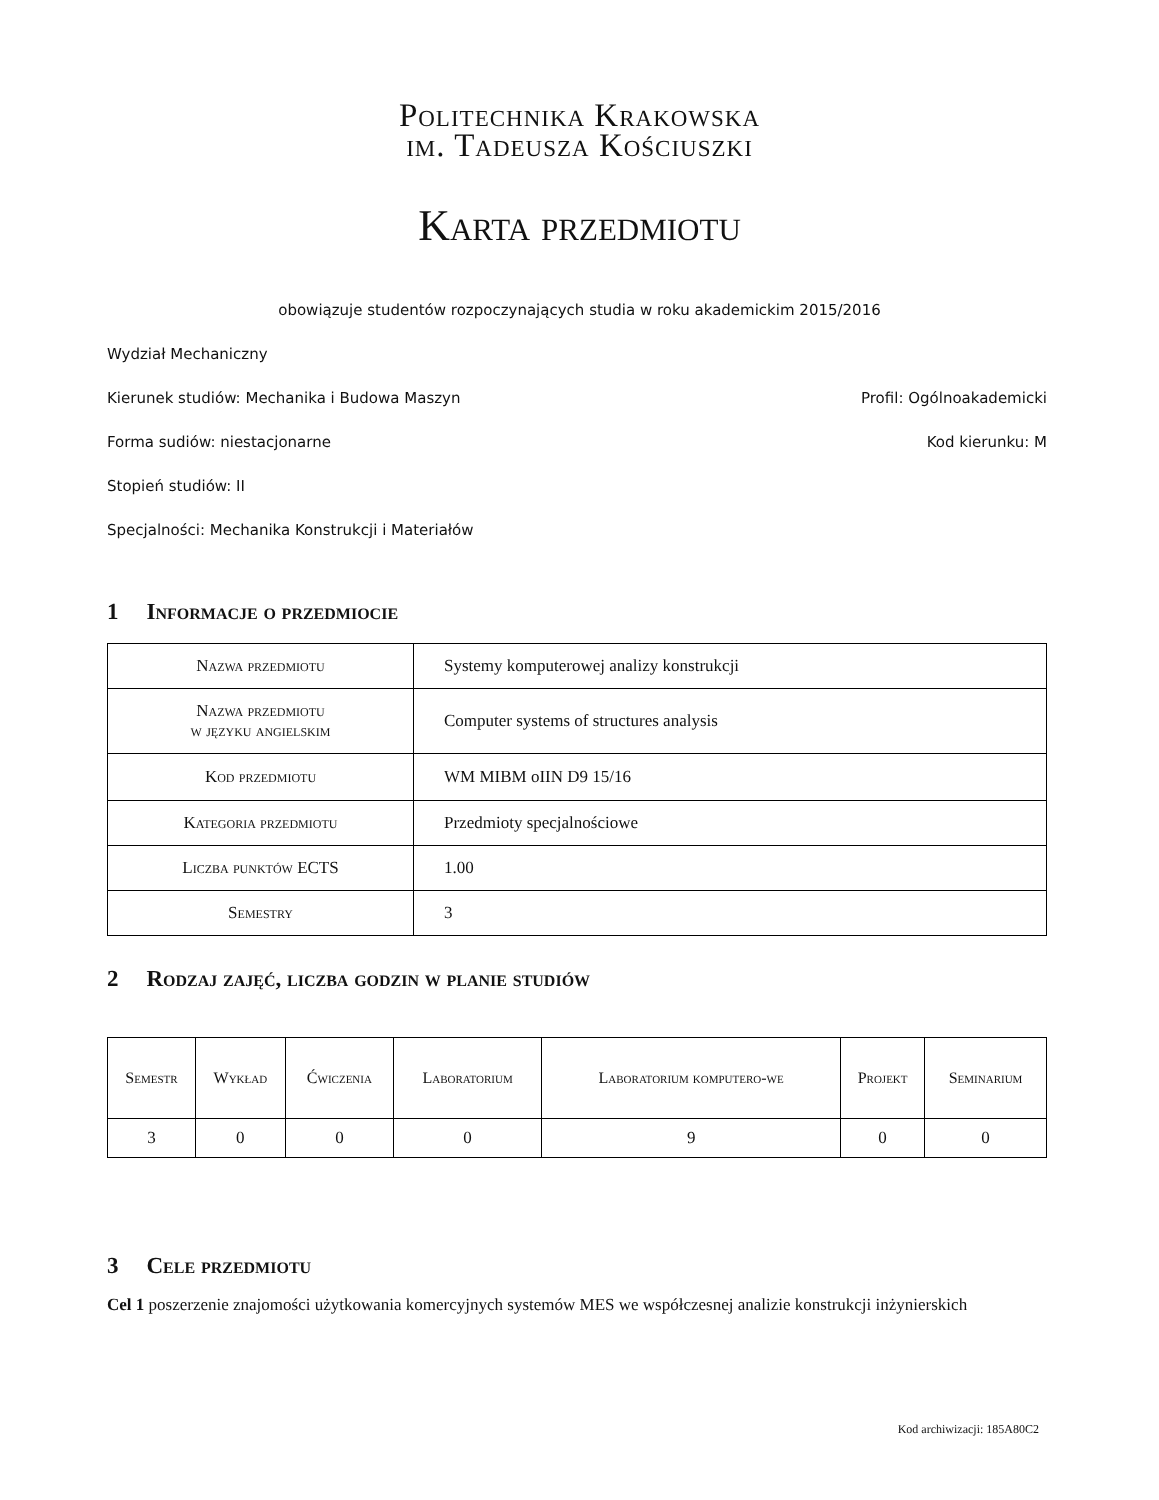Politechnika Krakowska
im. Tadeusza Kościuszki
Karta przedmiotu
obowiązuje studentów rozpoczynających studia w roku akademickim 2015/2016
Wydział Mechaniczny
Kierunek studiów: Mechanika i Budowa Maszyn Profil: Ogólnoakademicki
Forma sudiów: niestacjonarne Kod kierunku: M
Stopień studiów: II
Specjalności: Mechanika Konstrukcji i Materiałów
1 Informacje o przedmiocie
| Nazwa przedmiotu | Systemy komputerowej analizy konstrukcji |
| Nazwa przedmiotu w języku angielskim | Computer systems of structures analysis |
| Kod przedmiotu | WM MIBM oIIN D9 15/16 |
| Kategoria przedmiotu | Przedmioty specjalnościowe |
| Liczba punktów ECTS | 1.00 |
| Semestry | 3 |
2 Rodzaj zajęć, liczba godzin w planie studiów
| Semestr | Wykład | Ćwiczenia | Laboratorium | Laboratorium komputero-we | Projekt | Seminarium |
| --- | --- | --- | --- | --- | --- | --- |
| 3 | 0 | 0 | 0 | 9 | 0 | 0 |
3 Cele przedmiotu
Cel 1 poszerzenie znajomości użytkowania komercyjnych systemów MES we współczesnej analizie konstrukcji inżynierskich
Kod archiwizacji: 185A80C2